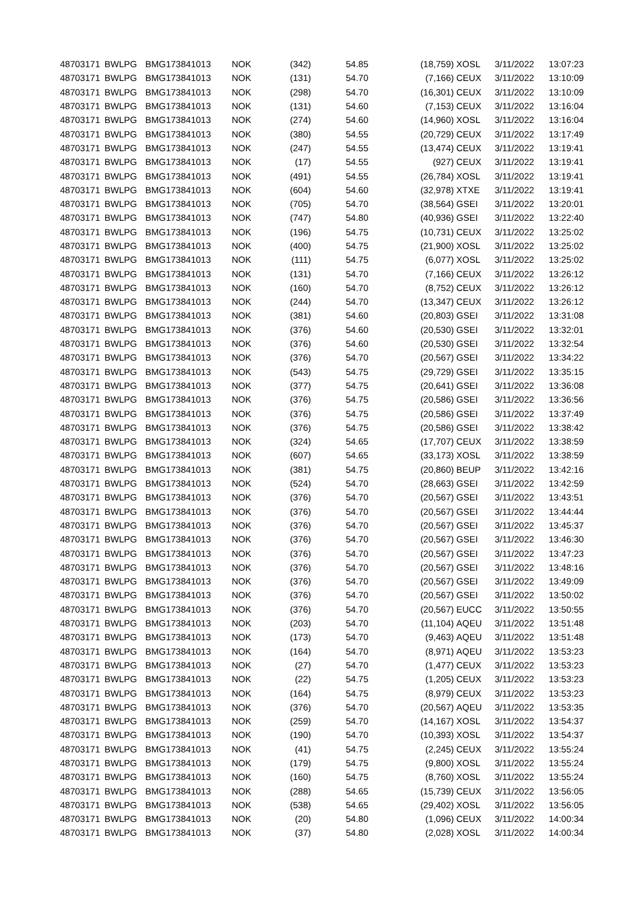| 48703171 | BWLPG | BMG173841013 | NOK | (342) | 54.85 | (18,759) | XOSL | 3/11/2022 | 13:07:23 |
| 48703171 | BWLPG | BMG173841013 | NOK | (131) | 54.70 | (7,166) | CEUX | 3/11/2022 | 13:10:09 |
| 48703171 | BWLPG | BMG173841013 | NOK | (298) | 54.70 | (16,301) | CEUX | 3/11/2022 | 13:10:09 |
| 48703171 | BWLPG | BMG173841013 | NOK | (131) | 54.60 | (7,153) | CEUX | 3/11/2022 | 13:16:04 |
| 48703171 | BWLPG | BMG173841013 | NOK | (274) | 54.60 | (14,960) | XOSL | 3/11/2022 | 13:16:04 |
| 48703171 | BWLPG | BMG173841013 | NOK | (380) | 54.55 | (20,729) | CEUX | 3/11/2022 | 13:17:49 |
| 48703171 | BWLPG | BMG173841013 | NOK | (247) | 54.55 | (13,474) | CEUX | 3/11/2022 | 13:19:41 |
| 48703171 | BWLPG | BMG173841013 | NOK | (17) | 54.55 | (927) | CEUX | 3/11/2022 | 13:19:41 |
| 48703171 | BWLPG | BMG173841013 | NOK | (491) | 54.55 | (26,784) | XOSL | 3/11/2022 | 13:19:41 |
| 48703171 | BWLPG | BMG173841013 | NOK | (604) | 54.60 | (32,978) | XTXE | 3/11/2022 | 13:19:41 |
| 48703171 | BWLPG | BMG173841013 | NOK | (705) | 54.70 | (38,564) | GSEI | 3/11/2022 | 13:20:01 |
| 48703171 | BWLPG | BMG173841013 | NOK | (747) | 54.80 | (40,936) | GSEI | 3/11/2022 | 13:22:40 |
| 48703171 | BWLPG | BMG173841013 | NOK | (196) | 54.75 | (10,731) | CEUX | 3/11/2022 | 13:25:02 |
| 48703171 | BWLPG | BMG173841013 | NOK | (400) | 54.75 | (21,900) | XOSL | 3/11/2022 | 13:25:02 |
| 48703171 | BWLPG | BMG173841013 | NOK | (111) | 54.75 | (6,077) | XOSL | 3/11/2022 | 13:25:02 |
| 48703171 | BWLPG | BMG173841013 | NOK | (131) | 54.70 | (7,166) | CEUX | 3/11/2022 | 13:26:12 |
| 48703171 | BWLPG | BMG173841013 | NOK | (160) | 54.70 | (8,752) | CEUX | 3/11/2022 | 13:26:12 |
| 48703171 | BWLPG | BMG173841013 | NOK | (244) | 54.70 | (13,347) | CEUX | 3/11/2022 | 13:26:12 |
| 48703171 | BWLPG | BMG173841013 | NOK | (381) | 54.60 | (20,803) | GSEI | 3/11/2022 | 13:31:08 |
| 48703171 | BWLPG | BMG173841013 | NOK | (376) | 54.60 | (20,530) | GSEI | 3/11/2022 | 13:32:01 |
| 48703171 | BWLPG | BMG173841013 | NOK | (376) | 54.60 | (20,530) | GSEI | 3/11/2022 | 13:32:54 |
| 48703171 | BWLPG | BMG173841013 | NOK | (376) | 54.70 | (20,567) | GSEI | 3/11/2022 | 13:34:22 |
| 48703171 | BWLPG | BMG173841013 | NOK | (543) | 54.75 | (29,729) | GSEI | 3/11/2022 | 13:35:15 |
| 48703171 | BWLPG | BMG173841013 | NOK | (377) | 54.75 | (20,641) | GSEI | 3/11/2022 | 13:36:08 |
| 48703171 | BWLPG | BMG173841013 | NOK | (376) | 54.75 | (20,586) | GSEI | 3/11/2022 | 13:36:56 |
| 48703171 | BWLPG | BMG173841013 | NOK | (376) | 54.75 | (20,586) | GSEI | 3/11/2022 | 13:37:49 |
| 48703171 | BWLPG | BMG173841013 | NOK | (376) | 54.75 | (20,586) | GSEI | 3/11/2022 | 13:38:42 |
| 48703171 | BWLPG | BMG173841013 | NOK | (324) | 54.65 | (17,707) | CEUX | 3/11/2022 | 13:38:59 |
| 48703171 | BWLPG | BMG173841013 | NOK | (607) | 54.65 | (33,173) | XOSL | 3/11/2022 | 13:38:59 |
| 48703171 | BWLPG | BMG173841013 | NOK | (381) | 54.75 | (20,860) | BEUP | 3/11/2022 | 13:42:16 |
| 48703171 | BWLPG | BMG173841013 | NOK | (524) | 54.70 | (28,663) | GSEI | 3/11/2022 | 13:42:59 |
| 48703171 | BWLPG | BMG173841013 | NOK | (376) | 54.70 | (20,567) | GSEI | 3/11/2022 | 13:43:51 |
| 48703171 | BWLPG | BMG173841013 | NOK | (376) | 54.70 | (20,567) | GSEI | 3/11/2022 | 13:44:44 |
| 48703171 | BWLPG | BMG173841013 | NOK | (376) | 54.70 | (20,567) | GSEI | 3/11/2022 | 13:45:37 |
| 48703171 | BWLPG | BMG173841013 | NOK | (376) | 54.70 | (20,567) | GSEI | 3/11/2022 | 13:46:30 |
| 48703171 | BWLPG | BMG173841013 | NOK | (376) | 54.70 | (20,567) | GSEI | 3/11/2022 | 13:47:23 |
| 48703171 | BWLPG | BMG173841013 | NOK | (376) | 54.70 | (20,567) | GSEI | 3/11/2022 | 13:48:16 |
| 48703171 | BWLPG | BMG173841013 | NOK | (376) | 54.70 | (20,567) | GSEI | 3/11/2022 | 13:49:09 |
| 48703171 | BWLPG | BMG173841013 | NOK | (376) | 54.70 | (20,567) | GSEI | 3/11/2022 | 13:50:02 |
| 48703171 | BWLPG | BMG173841013 | NOK | (376) | 54.70 | (20,567) | EUCC | 3/11/2022 | 13:50:55 |
| 48703171 | BWLPG | BMG173841013 | NOK | (203) | 54.70 | (11,104) | AQEU | 3/11/2022 | 13:51:48 |
| 48703171 | BWLPG | BMG173841013 | NOK | (173) | 54.70 | (9,463) | AQEU | 3/11/2022 | 13:51:48 |
| 48703171 | BWLPG | BMG173841013 | NOK | (164) | 54.70 | (8,971) | AQEU | 3/11/2022 | 13:53:23 |
| 48703171 | BWLPG | BMG173841013 | NOK | (27) | 54.70 | (1,477) | CEUX | 3/11/2022 | 13:53:23 |
| 48703171 | BWLPG | BMG173841013 | NOK | (22) | 54.75 | (1,205) | CEUX | 3/11/2022 | 13:53:23 |
| 48703171 | BWLPG | BMG173841013 | NOK | (164) | 54.75 | (8,979) | CEUX | 3/11/2022 | 13:53:23 |
| 48703171 | BWLPG | BMG173841013 | NOK | (376) | 54.70 | (20,567) | AQEU | 3/11/2022 | 13:53:35 |
| 48703171 | BWLPG | BMG173841013 | NOK | (259) | 54.70 | (14,167) | XOSL | 3/11/2022 | 13:54:37 |
| 48703171 | BWLPG | BMG173841013 | NOK | (190) | 54.70 | (10,393) | XOSL | 3/11/2022 | 13:54:37 |
| 48703171 | BWLPG | BMG173841013 | NOK | (41) | 54.75 | (2,245) | CEUX | 3/11/2022 | 13:55:24 |
| 48703171 | BWLPG | BMG173841013 | NOK | (179) | 54.75 | (9,800) | XOSL | 3/11/2022 | 13:55:24 |
| 48703171 | BWLPG | BMG173841013 | NOK | (160) | 54.75 | (8,760) | XOSL | 3/11/2022 | 13:55:24 |
| 48703171 | BWLPG | BMG173841013 | NOK | (288) | 54.65 | (15,739) | CEUX | 3/11/2022 | 13:56:05 |
| 48703171 | BWLPG | BMG173841013 | NOK | (538) | 54.65 | (29,402) | XOSL | 3/11/2022 | 13:56:05 |
| 48703171 | BWLPG | BMG173841013 | NOK | (20) | 54.80 | (1,096) | CEUX | 3/11/2022 | 14:00:34 |
| 48703171 | BWLPG | BMG173841013 | NOK | (37) | 54.80 | (2,028) | XOSL | 3/11/2022 | 14:00:34 |